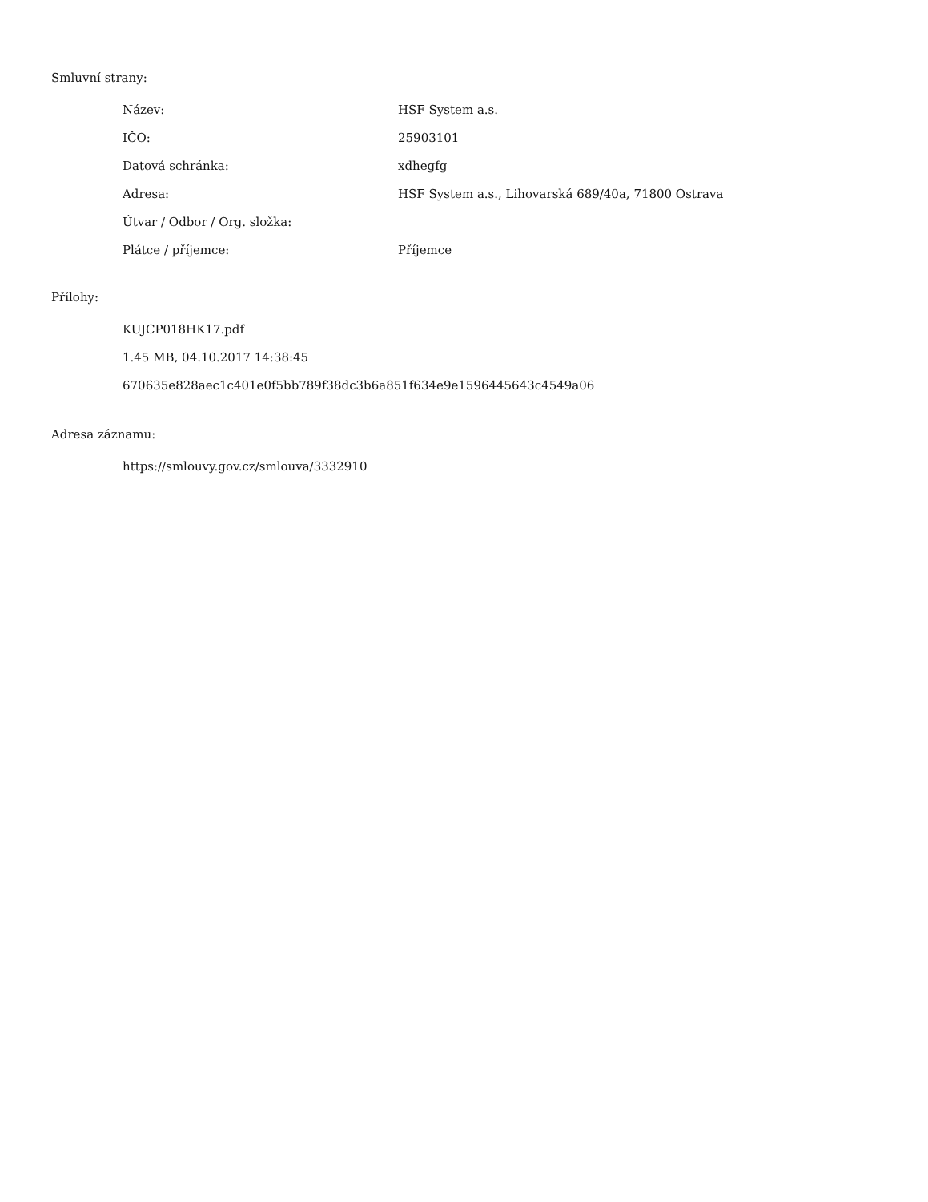Smluvní strany:
| Název: | HSF System a.s. |
| IČO: | 25903101 |
| Datová schránka: | xdhegfg |
| Adresa: | HSF System a.s., Lihovarská 689/40a, 71800 Ostrava |
| Útvar / Odbor / Org. složka: | |
| Plátce / příjemce: | Příjemce |
Přílohy:
KUJCP018HK17.pdf
1.45 MB, 04.10.2017 14:38:45
670635e828aec1c401e0f5bb789f38dc3b6a851f634e9e1596445643c4549a06
Adresa záznamu:
https://smlouvy.gov.cz/smlouva/3332910